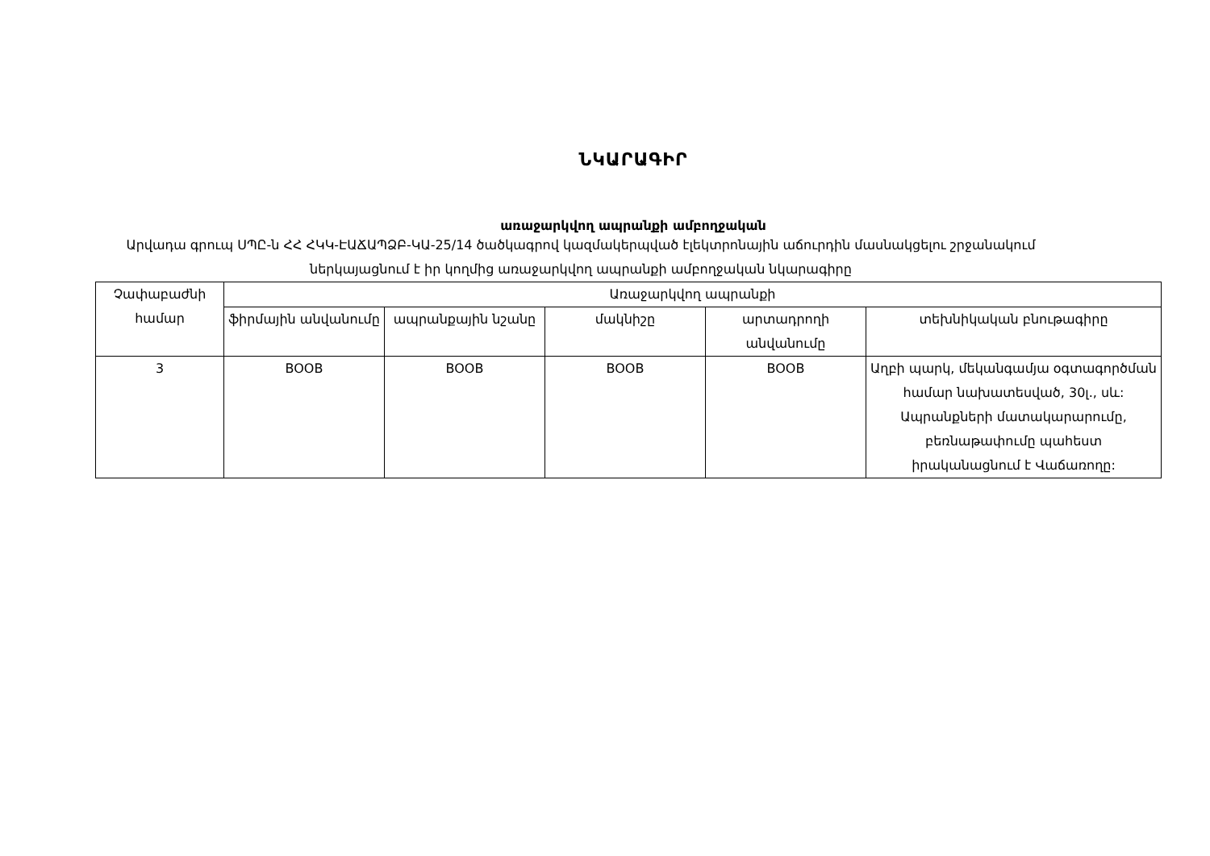ՆԿԱՐԱԳԻՐ
առաջարկվող ապրանքի ամբողջական
Արվադա գրուպ ՍՊԸ-ն ՀՀ ՀԿԿ-ԷԱՃԱՊՁԲ-ԿԱ-25/14 ծածկագրով կազմակերպված էլեկտրոնային աճուրդին մասնակցելու շրջանակում ներկայացնում է իր կողմից առաջարկվող ապրանքի ամբողջական նկարագիրը
| Չափաբաժնի համար | Առաջարկվող ապրանքի | | | | |
| --- | --- | --- | --- | --- | --- |
| | ֆիրմային անվանումը | ապրանքային նշանը | մակնիշը | արտադրողի անվանումը | տեխնիկական բնութագիրը |
| 3 | BOOB | BOOB | BOOB | BOOB | Աղբի պարկ, մեկանգամյա օգտագործման համար նախատեսված, 30լ., սև: Ապրանքների մատակարարումը, բեռնաթափումը պահեստ իրականացնում է Վաճառողը: |